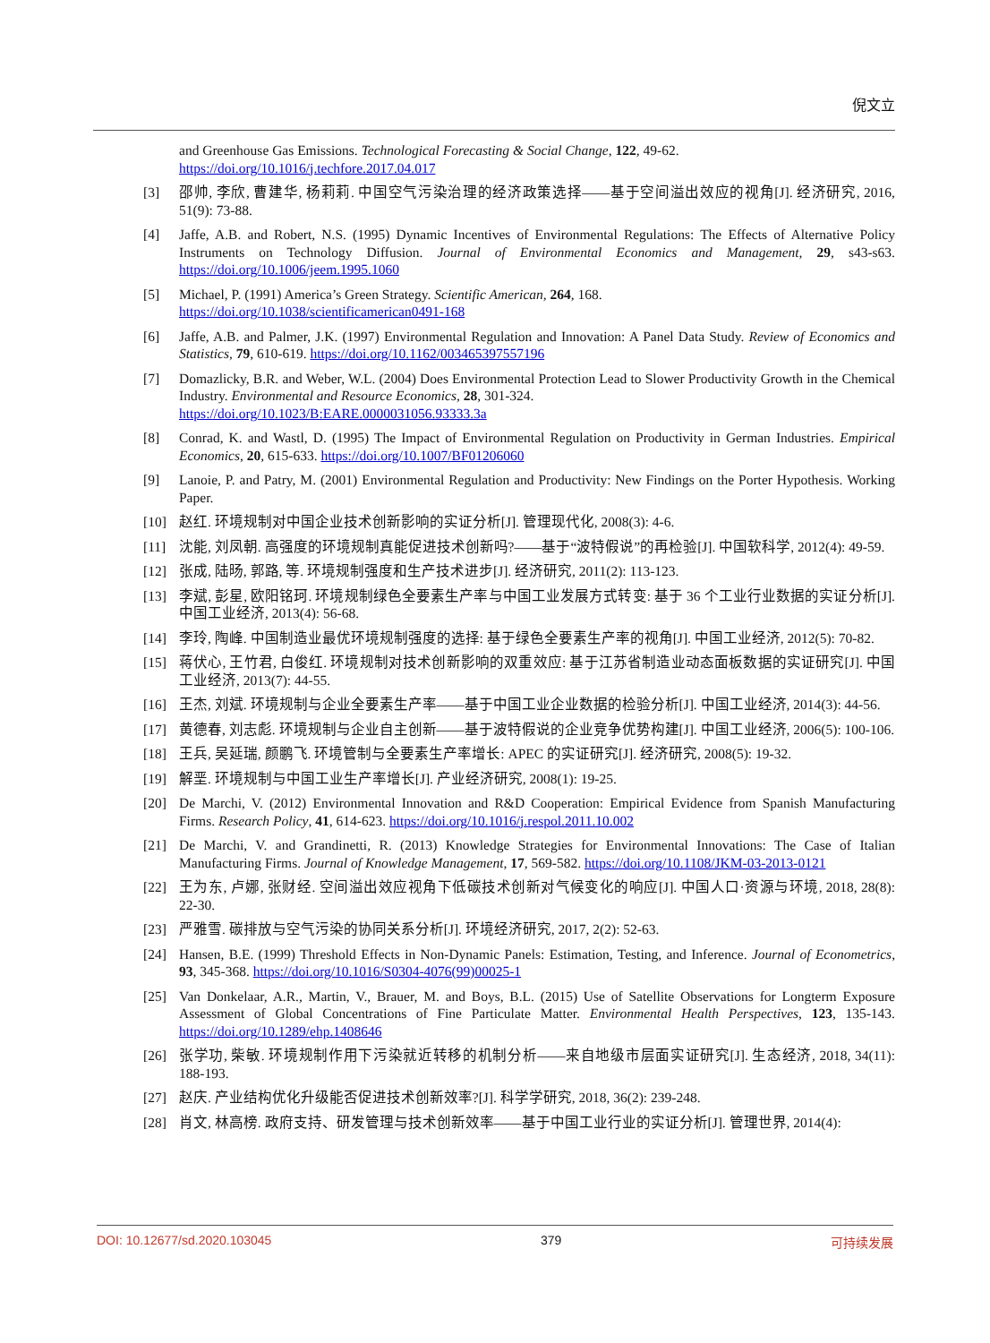倪文立
and Greenhouse Gas Emissions. Technological Forecasting & Social Change, 122, 49-62.
https://doi.org/10.1016/j.techfore.2017.04.017
[3] 邵帅, 李欣, 曹建华, 杨莉莉. 中国空气污染治理的经济政策选择——基于空间溢出效应的视角[J]. 经济研究, 2016, 51(9): 73-88.
[4] Jaffe, A.B. and Robert, N.S. (1995) Dynamic Incentives of Environmental Regulations: The Effects of Alternative Policy Instruments on Technology Diffusion. Journal of Environmental Economics and Management, 29, s43-s63. https://doi.org/10.1006/jeem.1995.1060
[5] Michael, P. (1991) America’s Green Strategy. Scientific American, 264, 168.
https://doi.org/10.1038/scientificamerican0491-168
[6] Jaffe, A.B. and Palmer, J.K. (1997) Environmental Regulation and Innovation: A Panel Data Study. Review of Economics and Statistics, 79, 610-619. https://doi.org/10.1162/003465397557196
[7] Domazlicky, B.R. and Weber, W.L. (2004) Does Environmental Protection Lead to Slower Productivity Growth in the Chemical Industry. Environmental and Resource Economics, 28, 301-324.
https://doi.org/10.1023/B:EARE.0000031056.93333.3a
[8] Conrad, K. and Wastl, D. (1995) The Impact of Environmental Regulation on Productivity in German Industries. Empirical Economics, 20, 615-633. https://doi.org/10.1007/BF01206060
[9] Lanoie, P. and Patry, M. (2001) Environmental Regulation and Productivity: New Findings on the Porter Hypothesis. Working Paper.
[10] 赵红. 环境规制对中国企业技术创新影响的实证分析[J]. 管理现代化, 2008(3): 4-6.
[11] 沈能, 刘凤朝. 高强度的环境规制真能促进技术创新吗?——基于“波特假说”的再检验[J]. 中国软科学, 2012(4): 49-59.
[12] 张成, 陆旸, 郭路, 等. 环境规制强度和生产技术进步[J]. 经济研究, 2011(2): 113-123.
[13] 李斌, 彭星, 欧阳铭珂. 环境规制绿色全要素生产率与中国工业发展方式转变: 基于 36 个工业行业数据的实证分析[J]. 中国工业经济, 2013(4): 56-68.
[14] 李玲, 陶峰. 中国制造业最优环境规制强度的选择: 基于绿色全要素生产率的视角[J]. 中国工业经济, 2012(5): 70-82.
[15] 蒋伏心, 王竹君, 白俊红. 环境规制对技术创新影响的双重效应: 基于江苏省制造业动态面板数据的实证研究[J]. 中国工业经济, 2013(7): 44-55.
[16] 王杰, 刘斌. 环境规制与企业全要素生产率——基于中国工业企业数据的检验分析[J]. 中国工业经济, 2014(3): 44-56.
[17] 黄德春, 刘志彪. 环境规制与企业自主创新——基于波特假说的企业竞争优势构建[J]. 中国工业经济, 2006(5): 100-106.
[18] 王兵, 吴延瑞, 颜鹏飞. 环境管制与全要素生产率增长: APEC 的实证研究[J]. 经济研究, 2008(5): 19-32.
[19] 解垩. 环境规制与中国工业生产率增长[J]. 产业经济研究, 2008(1): 19-25.
[20] De Marchi, V. (2012) Environmental Innovation and R&D Cooperation: Empirical Evidence from Spanish Manufacturing Firms. Research Policy, 41, 614-623. https://doi.org/10.1016/j.respol.2011.10.002
[21] De Marchi, V. and Grandinetti, R. (2013) Knowledge Strategies for Environmental Innovations: The Case of Italian Manufacturing Firms. Journal of Knowledge Management, 17, 569-582. https://doi.org/10.1108/JKM-03-2013-0121
[22] 王为东, 卢娜, 张财经. 空间溢出效应视角下低碳技术创新对气候变化的响应[J]. 中国人口·资源与环境, 2018, 28(8): 22-30.
[23] 严雅雪. 碳排放与空气污染的协同关系分析[J]. 环境经济研究, 2017, 2(2): 52-63.
[24] Hansen, B.E. (1999) Threshold Effects in Non-Dynamic Panels: Estimation, Testing, and Inference. Journal of Econometrics, 93, 345-368. https://doi.org/10.1016/S0304-4076(99)00025-1
[25] Van Donkelaar, A.R., Martin, V., Brauer, M. and Boys, B.L. (2015) Use of Satellite Observations for Longterm Exposure Assessment of Global Concentrations of Fine Particulate Matter. Environmental Health Perspectives, 123, 135-143. https://doi.org/10.1289/ehp.1408646
[26] 张学功, 柴敏. 环境规制作用下污染就近转移的机制分析——来自地级市层面实证研究[J]. 生态经济, 2018, 34(11): 188-193.
[27] 赵庆. 产业结构优化升级能否促进技术创新效率?[J]. 科学学研究, 2018, 36(2): 239-248.
[28] 肖文, 林高榜. 政府支持、研发管理与技术创新效率——基于中国工业行业的实证分析[J]. 管理世界, 2014(4):
DOI: 10.12677/sd.2020.103045 379 可持续发展